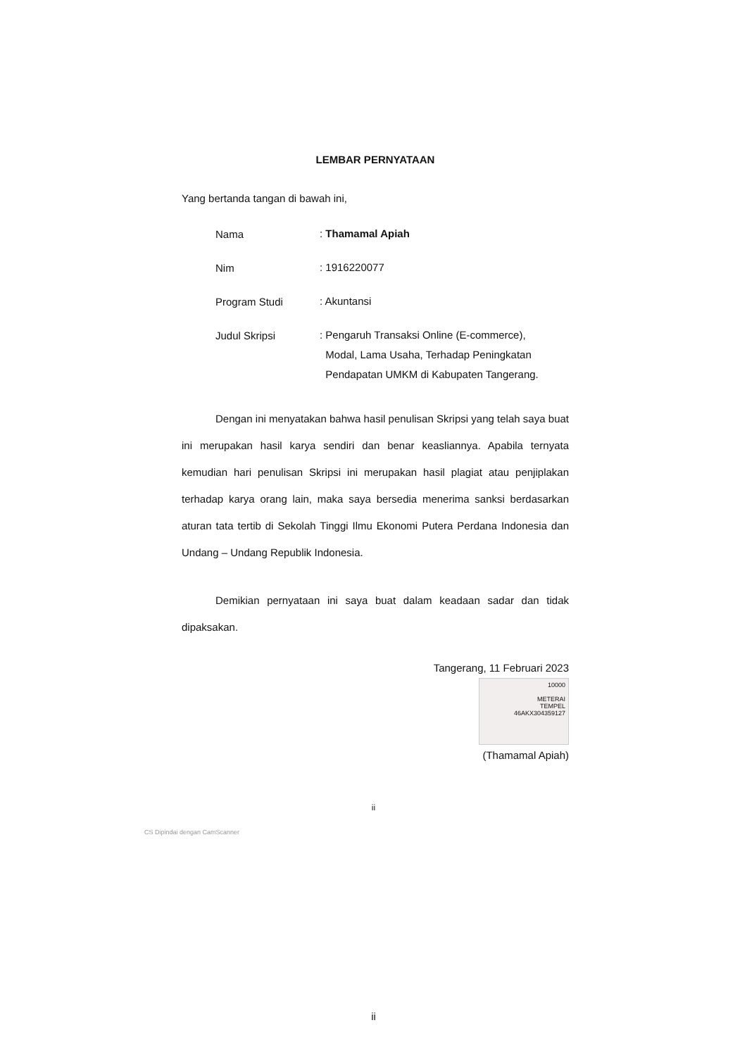LEMBAR PERNYATAAN
Yang bertanda tangan di bawah ini,
Nama
: Thamamal Apiah
Nim
: 1916220077
Program Studi
: Akuntansi
Judul Skripsi
: Pengaruh Transaksi Online (E-commerce),
Modal, Lama Usaha, Terhadap Peningkatan
Pendapatan UMKM di Kabupaten Tangerang.
Dengan ini menyatakan bahwa hasil penulisan Skripsi yang telah saya buat ini merupakan hasil karya sendiri dan benar keasliannya. Apabila ternyata kemudian hari penulisan Skripsi ini merupakan hasil plagiat atau penjiplakan terhadap karya orang lain, maka saya bersedia menerima sanksi berdasarkan aturan tata tertib di Sekolah Tinggi Ilmu Ekonomi Putera Perdana Indonesia dan Undang – Undang Republik Indonesia.
Demikian pernyataan ini saya buat dalam keadaan sadar dan tidak dipaksakan.
Tangerang, 11 Februari 2023
10000
METERAI
TEMPEL
46AKX304359127
(Thamamal Apiah)
ii
CS Dipindai dengan CamScanner
ii